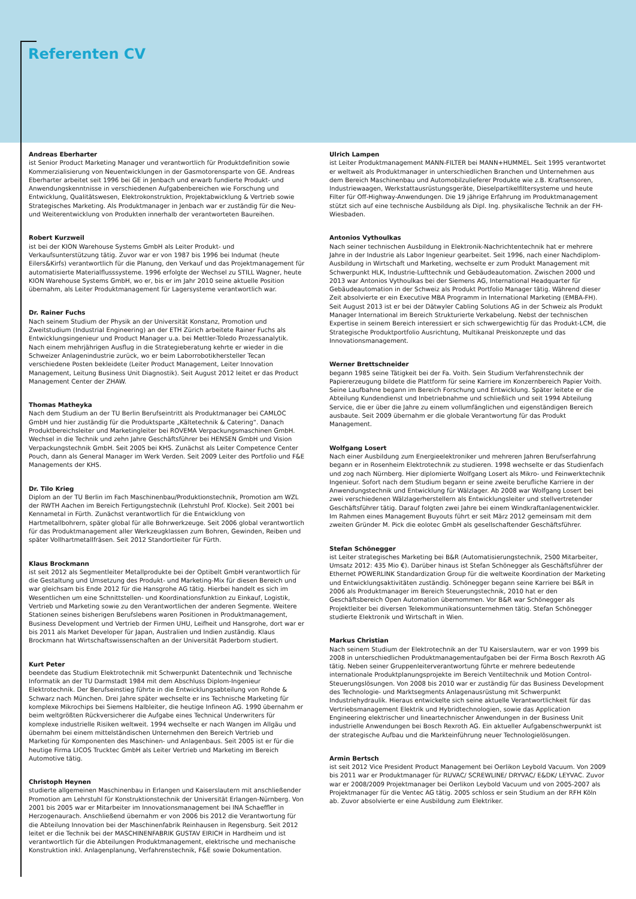Referenten CV
Andreas Eberharter
ist Senior Product Marketing Manager und verantwortlich für Produktdefinition sowie Kommerzialisierung von Neuentwicklungen in der Gasmotorensparte von GE. Andreas Eberharter arbeitet seit 1996 bei GE in Jenbach und erwarb fundierte Produkt- und Anwendungskenntnisse in verschiedenen Aufgabenbereichen wie Forschung und Entwicklung, Qualitätswesen, Elektrokonstruktion, Projektabwicklung & Vertrieb sowie Strategisches Marketing. Als Produktmanager in Jenbach war er zuständig für die Neu- und Weiterentwicklung von Produkten innerhalb der verantworteten Baureihen.
Robert Kurzweil
ist bei der KION Warehouse Systems GmbH als Leiter Produkt- und Verkaufsunterstützung tätig. Zuvor war er von 1987 bis 1996 bei Indumat (heute Eilers&Kirfs) verantwortlich für die Planung, den Verkauf und das Projektmanagement für automatisierte Materialflusssysteme. 1996 erfolgte der Wechsel zu STILL Wagner, heute KION Warehouse Systems GmbH, wo er, bis er im Jahr 2010 seine aktuelle Position übernahm, als Leiter Produktmanagement für Lagersysteme verantwortlich war.
Dr. Rainer Fuchs
Nach seinem Studium der Physik an der Universität Konstanz, Promotion und Zweitstudium (Industrial Engineering) an der ETH Zürich arbeitete Rainer Fuchs als Entwicklungsingenieur und Product Manager u.a. bei Mettler-Toledo Prozessanalytik. Nach einem mehrjährigen Ausflug in die Strategieberatung kehrte er wieder in die Schweizer Anlagenindustrie zurück, wo er beim Laborrobotikhersteller Tecan verschiedene Posten bekleidete (Leiter Product Management, Leiter Innovation Management, Leitung Business Unit Diagnostik). Seit August 2012 leitet er das Product Management Center der ZHAW.
Thomas Matheyka
Nach dem Studium an der TU Berlin Berufseintritt als Produktmanager bei CAMLOC GmbH und hier zuständig für die Produktsparte „Kältetechnik & Catering“. Danach Produktbereichsleiter und Marketingleiter bei ROVEMA Verpackungsmaschinen GmbH. Wechsel in die Technik und zehn Jahre Geschäftsführer bei HENSEN GmbH und Vision Verpackungstechnik GmbH. Seit 2005 bei KHS. Zunächst als Leiter Competence Center Pouch, dann als General Manager im Werk Verden. Seit 2009 Leiter des Portfolio und F&E Managements der KHS.
Dr. Tilo Krieg
Diplom an der TU Berlin im Fach Maschinenbau/Produktionstechnik, Promotion am WZL der RWTH Aachen im Bereich Fertigungstechnik (Lehrstuhl Prof. Klocke). Seit 2001 bei Kennametal in Fürth. Zunächst verantwortlich für die Entwicklung von Hartmetallbohrern, später global für alle Bohrwerkzeuge. Seit 2006 global verantwortlich für das Produktmanagement aller Werkzeugklassen zum Bohren, Gewinden, Reiben und später Vollhartmetallfräsen. Seit 2012 Standortleiter für Fürth.
Klaus Brockmann
ist seit 2012 als Segmentleiter Metallprodukte bei der Optibelt GmbH verantwortlich für die Gestaltung und Umsetzung des Produkt- und Marketing-Mix für diesen Bereich und war gleichsam bis Ende 2012 für die Hansgrohe AG tätig. Hierbei handelt es sich im Wesentlichen um eine Schnittstellen- und Koordinationsfunktion zu Einkauf, Logistik, Vertrieb und Marketing sowie zu den Verantwortlichen der anderen Segmente. Weitere Stationen seines bisherigen Berufslebens waren Positionen in Produktmanagement, Business Development und Vertrieb der Firmen UHU, Leifheit und Hansgrohe, dort war er bis 2011 als Market Developer für Japan, Australien und Indien zuständig. Klaus Brockmann hat Wirtschaftswissenschaften an der Universität Paderborn studiert.
Kurt Peter
beendete das Studium Elektrotechnik mit Schwerpunkt Datentechnik und Technische Informatik an der TU Darmstadt 1984 mit dem Abschluss Diplom-Ingenieur Elektrotechnik. Der Berufseinstieg führte in die Entwicklungsabteilung von Rohde & Schwarz nach München. Drei Jahre später wechselte er ins Technische Marketing für komplexe Mikrochips bei Siemens Halbleiter, die heutige Infineon AG. 1990 übernahm er beim weltgrößten Rückversicherer die Aufgabe eines Technical Underwriters für komplexe industrielle Risiken weltweit. 1994 wechselte er nach Wangen im Allgäu und übernahm bei einem mittelständischen Unternehmen den Bereich Vertrieb und Marketing für Komponenten des Maschinen- und Anlagenbaus. Seit 2005 ist er für die heutige Firma LICOS Trucktec GmbH als Leiter Vertrieb und Marketing im Bereich Automotive tätig.
Christoph Heynen
studierte allgemeinen Maschinenbau in Erlangen und Kaiserslautern mit anschließender Promotion am Lehrstuhl für Konstruktionstechnik der Universität Erlangen-Nürnberg. Von 2001 bis 2005 war er Mitarbeiter im Innovationsmanagement bei INA Schaeffler in Herzogenaurach. Anschließend übernahm er von 2006 bis 2012 die Verantwortung für die Abteilung Innovation bei der Maschinenfabrik Reinhausen in Regensburg. Seit 2012 leitet er die Technik bei der MASCHINENFABRIK GUSTAV EIRICH in Hardheim und ist verantwortlich für die Abteilungen Produktmanagement, elektrische und mechanische Konstruktion inkl. Anlagenplanung, Verfahrenstechnik, F&E sowie Dokumentation.
Ulrich Lampen
ist Leiter Produktmanagement MANN-FILTER bei MANN+HUMMEL. Seit 1995 verantwortet er weltweit als Produktmanager in unterschiedlichen Branchen und Unternehmen aus dem Bereich Maschinenbau und Automobilzulieferer Produkte wie z.B. Kraftsensoren, Industriewaagen, Werkstattausrüstungsgeräte, Dieselpartikelfiltersysteme und heute Filter für Off-Highway-Anwendungen. Die 19 jährige Erfahrung im Produktmanagement stützt sich auf eine technische Ausbildung als Dipl. Ing. physikalische Technik an der FH-Wiesbaden.
Antonios Vythoulkas
Nach seiner technischen Ausbildung in Elektronik-Nachrichtentechnik hat er mehrere Jahre in der Industrie als Labor Ingenieur gearbeitet. Seit 1996, nach einer Nachdiplom-Ausbildung in Wirtschaft und Marketing, wechselte er zum Produkt Management mit Schwerpunkt HLK, Industrie-Lufttechnik und Gebäudeautomation. Zwischen 2000 und 2013 war Antonios Vythoulkas bei der Siemens AG, International Headquarter für Gebäudeautomation in der Schweiz als Produkt Portfolio Manager tätig. Während dieser Zeit absolvierte er ein Executive MBA Programm in International Marketing (EMBA-FH). Seit August 2013 ist er bei der Dätwyler Cabling Solutions AG in der Schweiz als Produkt Manager International im Bereich Strukturierte Verkabelung. Nebst der technischen Expertise in seinem Bereich interessiert er sich schwergewichtig für das Produkt-LCM, die Strategische Produktportfolio Ausrichtung, Multikanal Preiskonzepte und das Innovationsmanagement.
Werner Brettschneider
begann 1985 seine Tätigkeit bei der Fa. Voith. Sein Studium Verfahrenstechnik der Papiererzeugung bildete die Plattform für seine Karriere im Konzernbereich Papier Voith. Seine Laufbahne begann im Bereich Forschung und Entwicklung. Später leitete er die Abteilung Kundendienst und Inbetriebnahme und schließlich und seit 1994 Abteilung Service, die er über die Jahre zu einem vollumfänglichen und eigenständigen Bereich ausbaute. Seit 2009 übernahm er die globale Verantwortung für das Produkt Management.
Wolfgang Losert
Nach einer Ausbildung zum Energieelektroniker und mehreren Jahren Berufserfahrung begann er in Rosenheim Elektrotechnik zu studieren. 1998 wechselte er das Studienfach und zog nach Nürnberg. Hier diplomierte Wolfgang Losert als Mikro- und Feinwerktechnik Ingenieur. Sofort nach dem Studium begann er seine zweite berufliche Karriere in der Anwendungstechnik und Entwicklung für Wälzlager. Ab 2008 war Wolfgang Losert bei zwei verschiedenen Wälzlagerherstellern als Entwicklungsleiter und stellvertretender Geschäftsführer tätig. Darauf folgten zwei Jahre bei einem Windkraftanlagenentwickler. Im Rahmen eines Management Buyouts führt er seit März 2012 gemeinsam mit dem zweiten Gründer M. Pick die eolotec GmbH als gesellschaftender Geschäftsführer.
Stefan Schönegger
ist Leiter strategisches Marketing bei B&R (Automatisierungstechnik, 2500 Mitarbeiter, Umsatz 2012: 435 Mio €). Darüber hinaus ist Stefan Schönegger als Geschäftsführer der Ethernet POWERLINK Standardization Group für die weltweite Koordination der Marketing und Entwicklungsaktivitäten zuständig. Schönegger begann seine Karriere bei B&R in 2006 als Produktmanager im Bereich Steuerungstechnik, 2010 hat er den Geschäftsbereich Open Automation übernommen. Vor B&R war Schönegger als Projektleiter bei diversen Telekommunikationsunternehmen tätig. Stefan Schönegger studierte Elektronik und Wirtschaft in Wien.
Markus Christian
Nach seinem Studium der Elektrotechnik an der TU Kaiserslautern, war er von 1999 bis 2008 in unterschiedlichen Produktmanagementaufgaben bei der Firma Bosch Rexroth AG tätig. Neben seiner Gruppenleiterverantwortung führte er mehrere bedeutende internationale Produktplanungsprojekte im Bereich Ventiltechnik und Motion Control-Steuerungslösungen. Von 2008 bis 2010 war er zuständig für das Business Development des Technologie- und Marktsegments Anlagenausrüstung mit Schwerpunkt Industriehydraulik. Hieraus entwickelte sich seine aktuelle Verantwortlichkeit für das Vertriebsmanagement Elektrik und Hybridtechnologien, sowie das Application Engineering elektrischer und lineartechnischer Anwendungen in der Business Unit industrielle Anwendungen bei Bosch Rexroth AG. Ein aktueller Aufgabenschwerpunkt ist der strategische Aufbau und die Markteinführung neuer Technologielösungen.
Armin Bertsch
ist seit 2012 Vice President Product Management bei Oerlikon Leybold Vacuum. Von 2009 bis 2011 war er Produktmanager für RUVAC/ SCREWLINE/ DRYVAC/ E&DK/ LEYVAC. Zuvor war er 2008/2009 Projektmanager bei Oerlikon Leybold Vacuum und von 2005-2007 als Projektmanager für die Ventec AG tätig. 2005 schloss er sein Studium an der RFH Köln ab. Zuvor absolvierte er eine Ausbildung zum Elektriker.